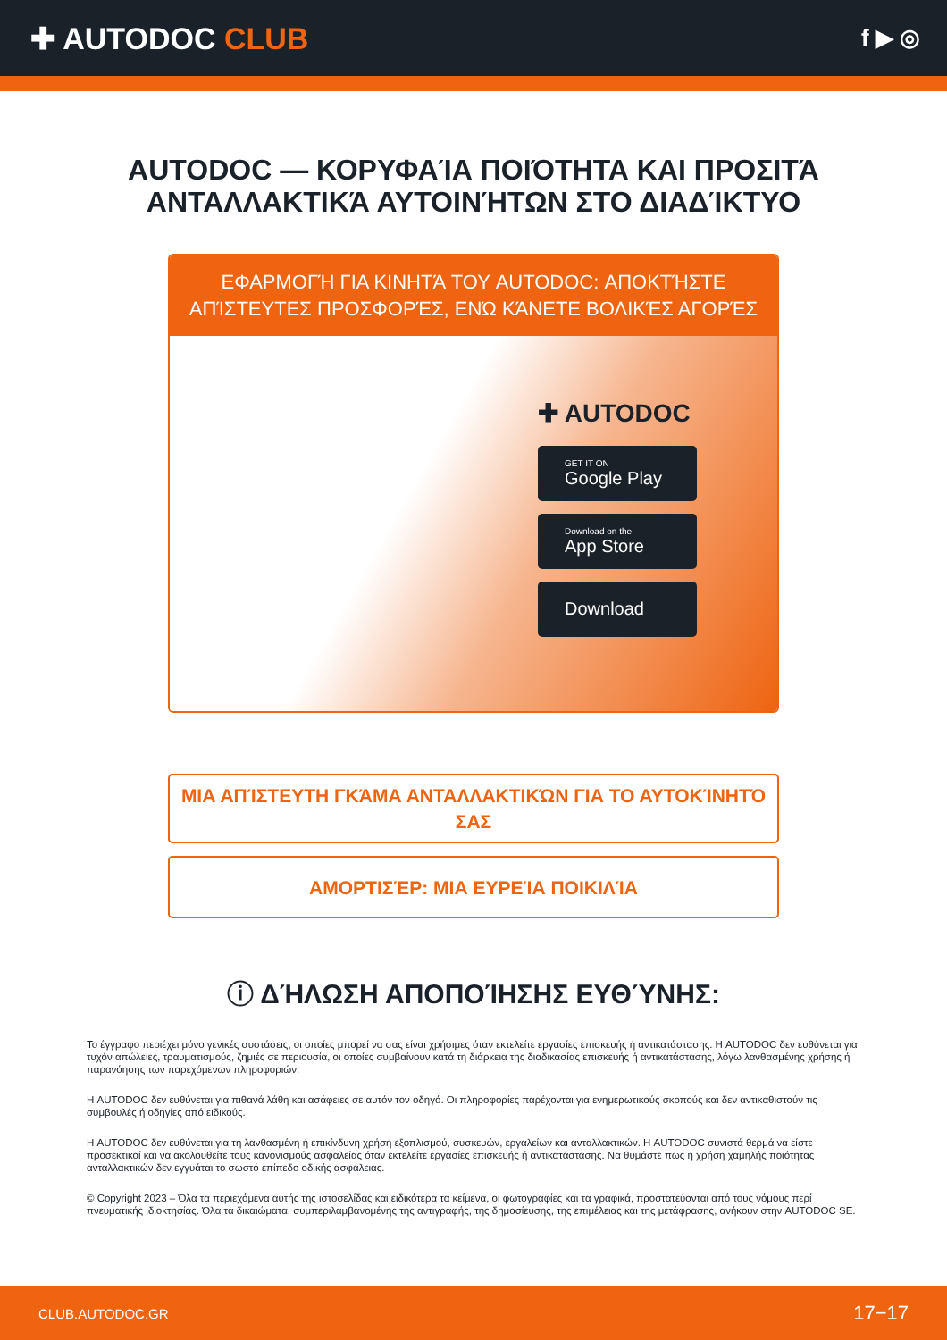✚ AUTODOC CLUB
f ▶ ◎
AUTODOC — ΚΟΡΥΦΑΊΑ ΠΟΙΌΤΗΤΑ ΚΑΙ ΠΡΟΣΙΤΆ ΑΝΤΑΛΛΑΚΤΙΚΆ ΑΥΤΟΙΝΉΤΩΝ ΣΤΟ ΔΙΑΔΊΚΤΥΟ
ΕΦΑΡΜΟΓΉ ΓΙΑ ΚΙΝΗΤΆ ΤΟΥ AUTODOC: ΑΠΟΚΤΉΣΤΕ ΑΠΊΣΤΕΥΤΕΣ ΠΡΟΣΦΟΡΈΣ, ΕΝΏ ΚΆΝΕΤΕ ΒΟΛΙΚΈΣ ΑΓΟΡΈΣ
✚ AUTODOC
GET IT ON
Google Play
Download on the
App Store
Download
ΜΙΑ ΑΠΊΣΤΕΥΤΗ ΓΚΆΜΑ ΑΝΤΑΛΛΑΚΤΙΚΏΝ ΓΙΑ ΤΟ ΑΥΤΟΚΊΝΗΤΌ ΣΑΣ
ΑΜΟΡΤΙΣΈΡ: ΜΙΑ ΕΥΡΕΊΑ ΠΟΙΚΙΛΊΑ
ⓘ ΔΉΛΩΣΗ ΑΠΟΠΟΊΗΣΗΣ ΕΥΘΎΝΗΣ:
Το έγγραφο περιέχει μόνο γενικές συστάσεις, οι οποίες μπορεί να σας είναι χρήσιμες όταν εκτελείτε εργασίες επισκευής ή αντικατάστασης. Η AUTODOC δεν ευθύνεται για τυχόν απώλειες, τραυματισμούς, ζημιές σε περιουσία, οι οποίες συμβαίνουν κατά τη διάρκεια της διαδικασίας επισκευής ή αντικατάστασης, λόγω λανθασμένης χρήσης ή παρανόησης των παρεχόμενων πληροφοριών.
Η AUTODOC δεν ευθύνεται για πιθανά λάθη και ασάφειες σε αυτόν τον οδηγό. Οι πληροφορίες παρέχονται για ενημερωτικούς σκοπούς και δεν αντικαθιστούν τις συμβουλές ή οδηγίες από ειδικούς.
Η AUTODOC δεν ευθύνεται για τη λανθασμένη ή επικίνδυνη χρήση εξοπλισμού, συσκευών, εργαλείων και ανταλλακτικών. Η AUTODOC συνιστά θερμά να είστε προσεκτικοί και να ακολουθείτε τους κανονισμούς ασφαλείας όταν εκτελείτε εργασίες επισκευής ή αντικατάστασης. Να θυμάστε πως η χρήση χαμηλής ποιότητας ανταλλακτικών δεν εγγυάται το σωστό επίπεδο οδικής ασφάλειας.
© Copyright 2023 – Όλα τα περιεχόμενα αυτής της ιστοσελίδας και ειδικότερα τα κείμενα, οι φωτογραφίες και τα γραφικά, προστατεύονται από τους νόμους περί πνευματικής ιδιοκτησίας. Όλα τα δικαιώματα, συμπεριλαμβανομένης της αντιγραφής, της δημοσίευσης, της επιμέλειας και της μετάφρασης, ανήκουν στην AUTODOC SE.
CLUB.AUTODOC.GR 17−17